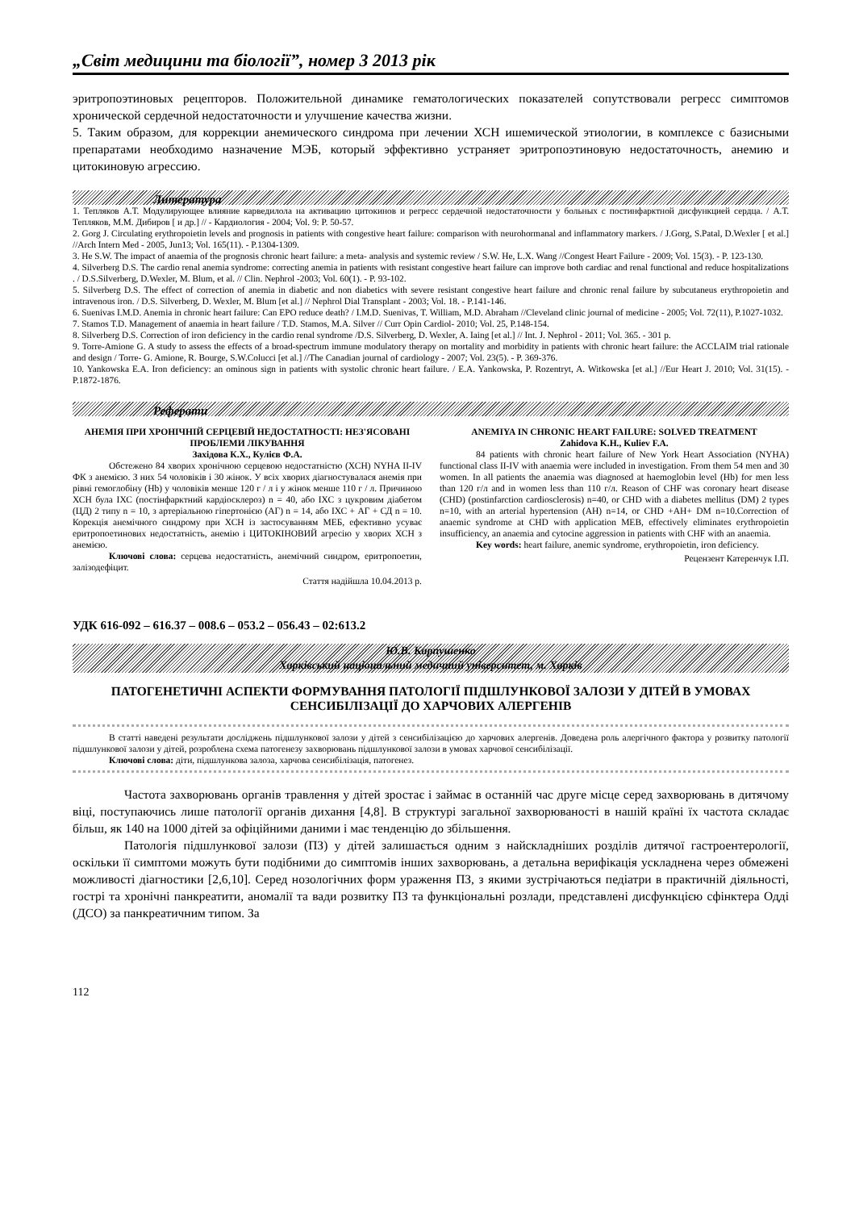„Світ медицини та біології”, номер 3 2013 рік
эритропоэтиновых рецепторов. Положительной динамике гематологических показателей сопутствовали регресс симптомов хронической сердечной недостаточности и улучшение качества жизни.
5. Таким образом, для коррекции анемического синдрома при лечении ХСН ишемической этиологии, в комплексе с базисными препаратами необходимо назначение МЭБ, который эффективно устраняет эритропоэтиновую недостаточность, анемию и цитокиновую агрессию.
Литература
1. Тепляков А.Т. Модулирующее влияние карведилола на активацию цитокинов и регресс сердечной недостаточности у больных с постинфарктной дисфункцией сердца. / А.Т. Тепляков, М.М. Дибиров [ и др.] // - Кардиология - 2004; Vol. 9: P. 50-57.
2. Gorg J. Circulating erythropoietin levels and prognosis in patients with congestive heart failure: comparison with neurohormanal and inflammatory markers. / J.Gorg, S.Patal, D.Wexler [ et al.] //Arch Intern Med - 2005, Jun13; Vol. 165(11). - P.1304-1309.
3. He S.W. The impact of anaemia of the prognosis chronic heart failure: a meta- analysis and systemic review / S.W. He, L.X. Wang //Congest Heart Failure - 2009; Vol. 15(3). - P. 123-130.
4. Silverberg D.S. The cardio renal anemia syndrome: correcting anemia in patients with resistant congestive heart failure can improve both cardiac and renal functional and reduce hospitalizations . / D.S.Silverberg, D.Wexler, M. Blum, et al. // Clin. Nephrol -2003; Vol. 60(1). - P. 93-102.
5. Silverberg D.S. The effect of correction of anemia in diabetic and non diabetics with severe resistant congestive heart failure and chronic renal failure by subcutaneus erythropoietin and intravenous iron. / D.S. Silverberg, D. Wexler, M. Blum [et al.] // Nephrol Dial Transplant - 2003; Vol. 18. - P.141-146.
6. Suenivas I.M.D. Anemia in chronic heart failure: Can EPO reduce death? / I.M.D. Suenivas, T. William, M.D. Abraham //Cleveland clinic journal of medicine - 2005; Vol. 72(11), P.1027-1032.
7. Stamos T.D. Management of anaemia in heart failure / T.D. Stamos, M.A. Silver // Curr Opin Cardiol- 2010; Vol. 25, P.148-154.
8. Silverberg D.S. Correction of iron deficiency in the cardio renal syndrome /D.S. Silverberg, D. Wexler, A. Iaing [et al.] // Int. J. Nephrol - 2011; Vol. 365. - 301 p.
9. Torre-Amione G. A study to assess the effects of a broad-spectrum immune modulatory therapy on mortality and morbidity in patients with chronic heart failure: the ACCLAIM trial rationale and design / Torre- G. Amione, R. Bourge, S.W.Colucci [et al.] //The Canadian journal of cardiology - 2007; Vol. 23(5). - P. 369-376.
10. Yankowska E.A. Iron deficiency: an ominous sign in patients with systolic chronic heart failure. / E.A. Yankowska, P. Rozentryt, A. Witkowska [et al.] //Eur Heart J. 2010; Vol. 31(15). - P.1872-1876.
Реферати
АНЕМІЯ ПРИ ХРОНІЧНІЙ СЕРЦЕВІЙ НЕДОСТАТНОСТІ: НЕЗ'ЯСОВАНІ ПРОБЛЕМИ ЛІКУВАННЯ
Західова К.Х., Кулієв Ф.А.
Обстежено 84 хворих хронічною серцевою недостатністю (ХСН) NYHA II-IV ФК з анемією. З них 54 чоловіків і 30 жінок. У всіх хворих діагностувалася анемія при рівні гемоглобіну (Hb) у чоловіків менше 120 г / л і у жінок менше 110 г / л. Причиною ХСН була ІХС (постінфарктний кардіосклероз) n = 40, або ІХС з цукровим діабетом (ЦД) 2 типу n = 10, з артеріальною гіпертонією (АГ) n = 14, або ІХС + АГ + СД n = 10. Корекція анемічного синдрому при ХСН із застосуванням МЕБ, ефективно усуває еритропоетинових недостатність, анемію і ЦИТОКІНОВИЙ агресію у хворих ХСН з анемією.
Ключові слова: серцева недостатність, анемічний синдром, еритропоетин, залізодефіцит.
Стаття надійшла 10.04.2013 р.
ANEMIYA IN CHRONIC HEART FAILURE: SOLVED TREATMENT
Zahidova K.H., Kuliev F.A.
84 patients with chronic heart failure of New York Heart Association (NYHA) functional class II-IV with anaemia were included in investigation. From them 54 men and 30 women. In all patients the anaemia was diagnosed at haemoglobin level (Hb) for men less than 120 г/л and in women less than 110 г/л. Reason of CHF was coronary heart disease (CHD) (postinfarction cardiosclerosis) n=40, or CHD with a diabetes mellitus (DM) 2 types n=10, with an arterial hypertension (AH) n=14, or CHD +AH+ DM n=10.Correction of anaemic syndrome at CHD with application MEB, effectively eliminates erythropoietin insufficiency, an anaemia and cytocine aggression in patients with CHF with an anaemia.
Key words: heart failure, anemic syndrome, erythropoietin, iron deficiency.
Рецензент Катеренчук І.П.
УДК 616-092 – 616.37 – 008.6 – 053.2 – 056.43 – 02:613.2
Ю.В. Карпушенко
Харківський національний медичний університет, м. Харків
ПАТОГЕНЕТИЧНІ АСПЕКТИ ФОРМУВАННЯ ПАТОЛОГІЇ ПІДШЛУНКОВОЇ ЗАЛОЗИ У ДІТЕЙ В УМОВАХ СЕНСИБІЛІЗАЦІЇ ДО ХАРЧОВИХ АЛЕРГЕНІВ
В статті наведені результати досліджень підшлункової залози у дітей з сенсибілізацією до харчових алергенів. Доведена роль алергічного фактора у розвитку патології підшлункової залози у дітей, розроблена схема патогенезу захворювань підшлункової залози в умовах харчової сенсибілізації.
Ключові слова: діти, підшлункова залоза, харчова сенсибілізація, патогенез.
Частота захворювань органів травлення у дітей зростає і займає в останній час друге місце серед захворювань в дитячому віці, поступаючись лише патології органів дихання [4,8]. В структурі загальної захворюваності в нашій країні їх частота складає більш, як 140 на 1000 дітей за офіційними даними і має тенденцію до збільшення.
Патологія підшлункової залози (ПЗ) у дітей залишається одним з найскладніших розділів дитячої гастроентерології, оскільки її симптоми можуть бути подібними до симптомів інших захворювань, а детальна верифікація ускладнена через обмежені можливості діагностики [2,6,10]. Серед нозологічних форм ураження ПЗ, з якими зустрічаються педіатри в практичній діяльності, гострі та хронічні панкреатити, аномалії та вади розвитку ПЗ та функціональні розлади, представлені дисфункцією сфінктера Одді (ДСО) за панкреатичним типом. За
112